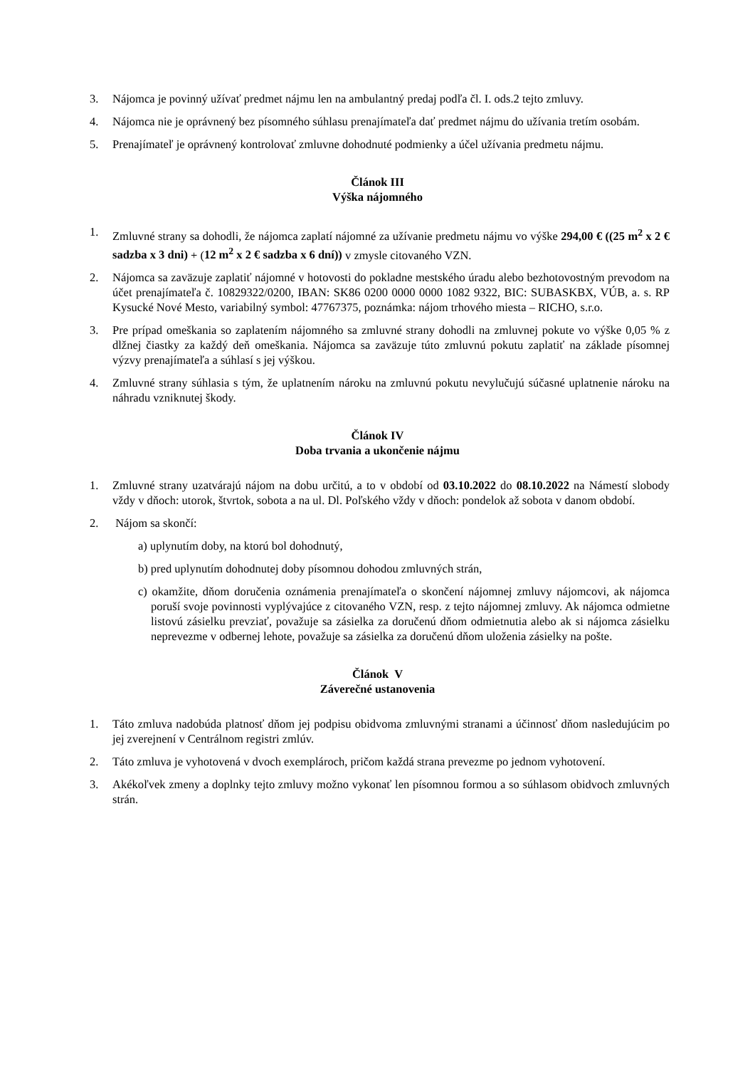3. Nájomca je povinný užívať predmet nájmu len na ambulantný predaj podľa čl. I. ods.2 tejto zmluvy.
4. Nájomca nie je oprávnený bez písomného súhlasu prenajímateľa dať predmet nájmu do užívania tretím osobám.
5. Prenajímateľ je oprávnený kontrolovať zmluvne dohodnuté podmienky a účel užívania predmetu nájmu.
Článok III
Výška nájomného
1. Zmluvné strany sa dohodli, že nájomca zaplatí nájomné za užívanie predmetu nájmu vo výške 294,00 € ((25 m<sup>2</sup> x 2 € sadzba x 3 dni) + (12 m<sup>2</sup> x 2 € sadzba x 6 dní)) v zmysle citovaného VZN.
2. Nájomca sa zaväzuje zaplatiť nájomné v hotovosti do pokladne mestského úradu alebo bezhotovostným prevodom na účet prenajímateľa č. 10829322/0200, IBAN: SK86 0200 0000 0000 1082 9322, BIC: SUBASKBX, VÚB, a. s. RP Kysucké Nové Mesto, variabilný symbol: 47767375, poznámka: nájom trhového miesta – RICHO, s.r.o.
3. Pre prípad omeškania so zaplatením nájomného sa zmluvné strany dohodli na zmluvnej pokute vo výške 0,05 % z dlžnej čiastky za každý deň omeškania. Nájomca sa zaväzuje túto zmluvnú pokutu zaplatiť na základe písomnej výzvy prenajímateľa a súhlasí s jej výškou.
4. Zmluvné strany súhlasia s tým, že uplatnením nároku na zmluvnú pokutu nevylučujú súčasné uplatnenie nároku na náhradu vzniknutej škody.
Článok IV
Doba trvania a ukončenie nájmu
1. Zmluvné strany uzatvárajú nájom na dobu určitú, a to v období od 03.10.2022 do 08.10.2022 na Námestí slobody vždy v dňoch: utorok, štvrtok, sobota a na ul. Dl. Poľského vždy v dňoch: pondelok až sobota v danom období.
2. Nájom sa skončí:
a) uplynutím doby, na ktorú bol dohodnutý,
b) pred uplynutím dohodnutej doby písomnou dohodou zmluvných strán,
c) okamžite, dňom doručenia oznámenia prenajímateľa o skončení nájomnej zmluvy nájomcovi, ak nájomca poruší svoje povinnosti vyplývajúce z citovaného VZN, resp. z tejto nájomnej zmluvy. Ak nájomca odmietne listovú zásielku prevziať, považuje sa zásielka za doručenú dňom odmietnutia alebo ak si nájomca zásielku neprevezme v odbernej lehote, považuje sa zásielka za doručenú dňom uloženia zásielky na pošte.
Článok V
Záverečné ustanovenia
1. Táto zmluva nadobúda platnosť dňom jej podpisu obidvoma zmluvnými stranami a účinnosť dňom nasledujúcim po jej zverejnení v Centrálnom registri zmlúv.
2. Táto zmluva je vyhotovená v dvoch exemplároch, pričom každá strana prevezme po jednom vyhotovení.
3. Akékoľvek zmeny a doplnky tejto zmluvy možno vykonať len písomnou formou a so súhlasom obidvoch zmluvných strán.